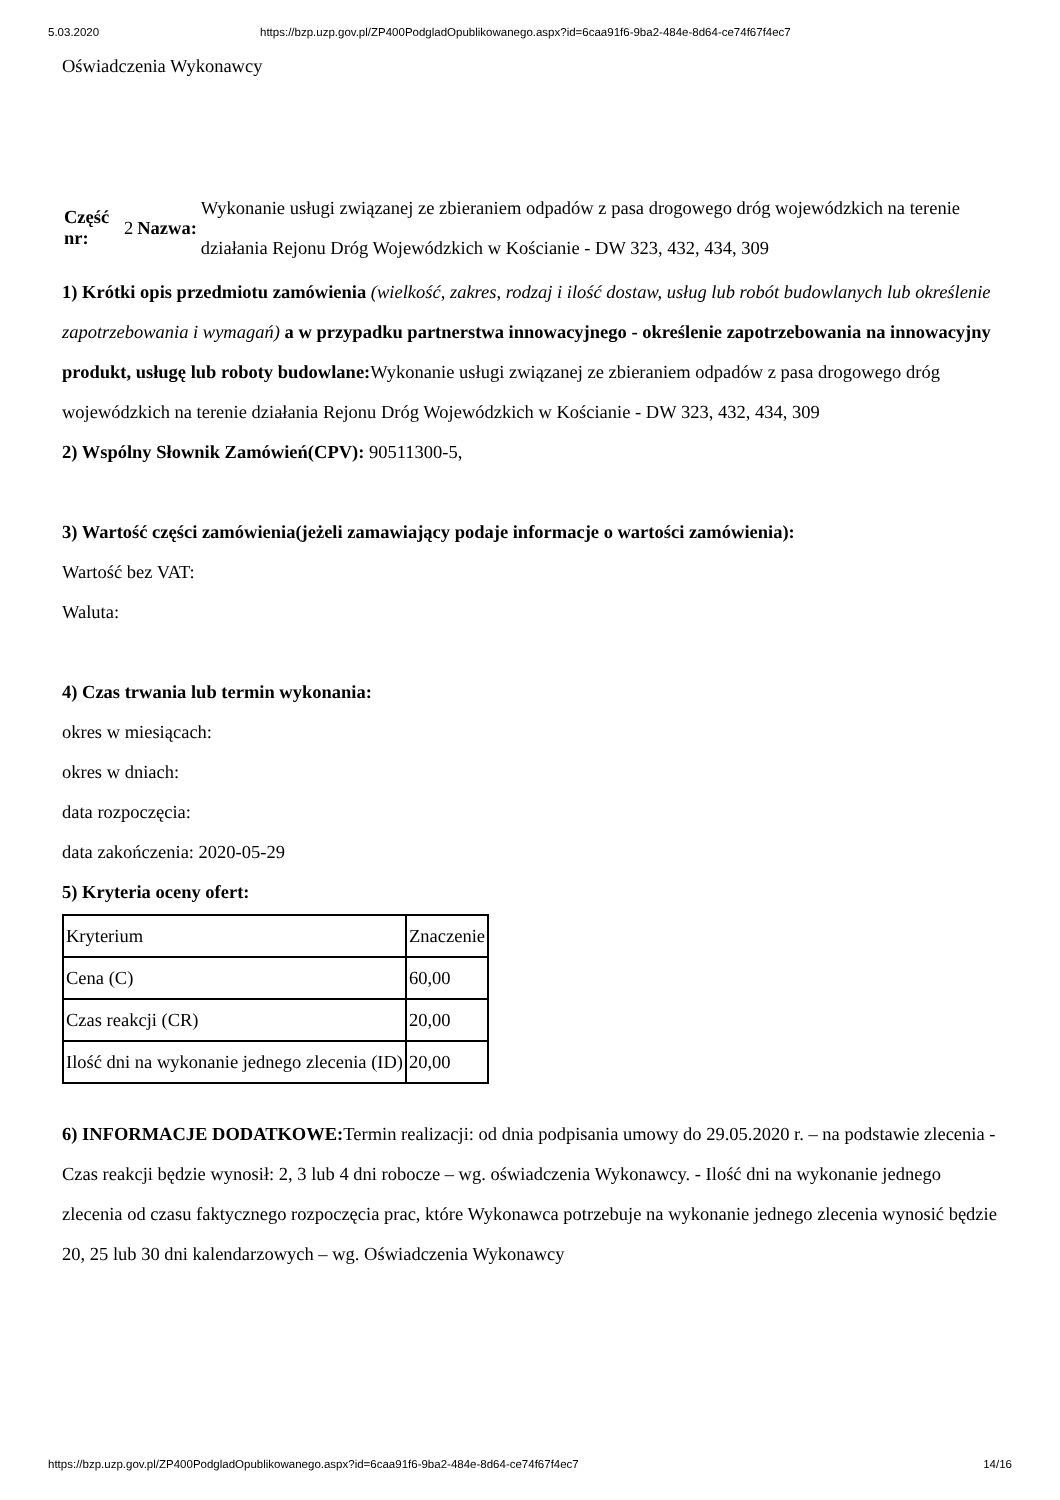5.03.2020 https://bzp.uzp.gov.pl/ZP400PodgladOpublikowanego.aspx?id=6caa91f6-9ba2-484e-8d64-ce74f67f4ec7
Oświadczenia Wykonawcy
| Część nr: | 2 | Nazwa: | Wykonanie usługi związanej ze zbieraniem odpadów z pasa drogowego dróg wojewódzkich na terenie działania Rejonu Dróg Wojewódzkich w Kościanie - DW 323, 432, 434, 309 |
1) Krótki opis przedmiotu zamówienia (wielkość, zakres, rodzaj i ilość dostaw, usług lub robót budowlanych lub określenie zapotrzebowania i wymagań) a w przypadku partnerstwa innowacyjnego - określenie zapotrzebowania na innowacyjny produkt, usługę lub roboty budowlane: Wykonanie usługi związanej ze zbieraniem odpadów z pasa drogowego dróg wojewódzkich na terenie działania Rejonu Dróg Wojewódzkich w Kościanie - DW 323, 432, 434, 309
2) Wspólny Słownik Zamówień(CPV): 90511300-5,
3) Wartość części zamówienia(jeżeli zamawiający podaje informacje o wartości zamówienia):
Wartość bez VAT:
Waluta:
4) Czas trwania lub termin wykonania:
okres w miesiącach:
okres w dniach:
data rozpoczęcia:
data zakończenia: 2020-05-29
5) Kryteria oceny ofert:
| Kryterium | Znaczenie |
| Cena (C) | 60,00 |
| Czas reakcji (CR) | 20,00 |
| Ilość dni na wykonanie jednego zlecenia (ID) | 20,00 |
6) INFORMACJE DODATKOWE: Termin realizacji: od dnia podpisania umowy do 29.05.2020 r. – na podstawie zlecenia - Czas reakcji będzie wynosił: 2, 3 lub 4 dni robocze – wg. oświadczenia Wykonawcy. - Ilość dni na wykonanie jednego zlecenia od czasu faktycznego rozpoczęcia prac, które Wykonawca potrzebuje na wykonanie jednego zlecenia wynosić będzie 20, 25 lub 30 dni kalendarzowych – wg. Oświadczenia Wykonawcy
https://bzp.uzp.gov.pl/ZP400PodgladOpublikowanego.aspx?id=6caa91f6-9ba2-484e-8d64-ce74f67f4ec7 14/16